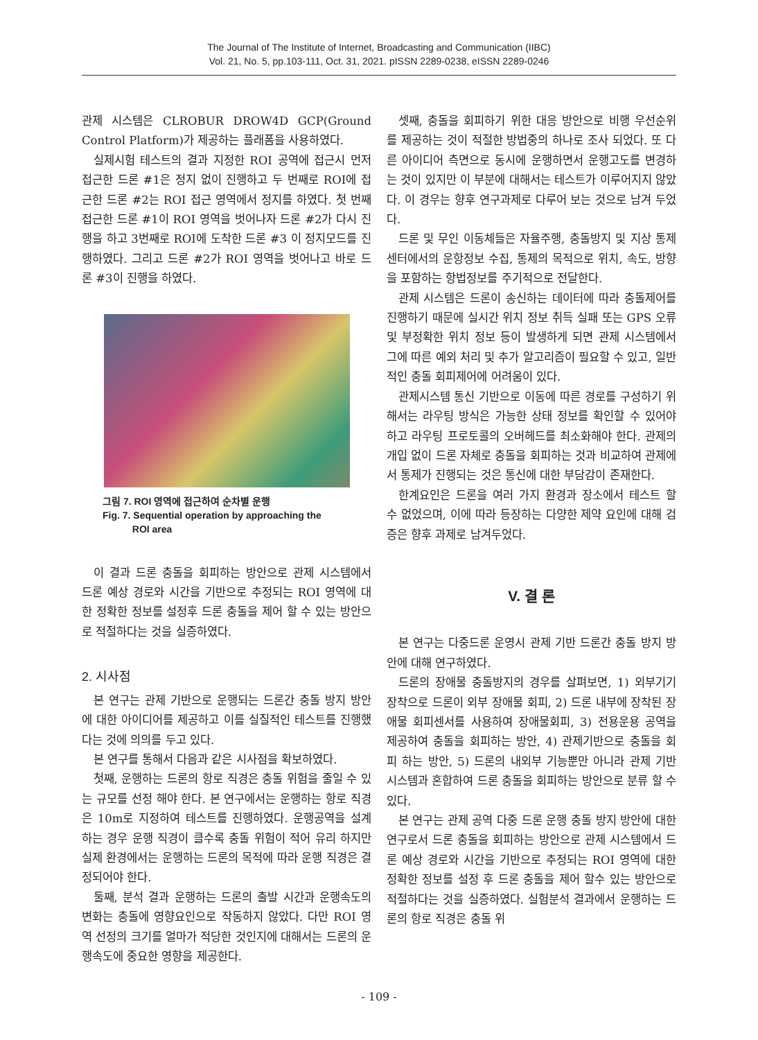The Journal of The Institute of Internet, Broadcasting and Communication (IIBC)
Vol. 21, No. 5, pp.103-111, Oct. 31, 2021. pISSN 2289-0238, eISSN 2289-0246
관제 시스템은 CLROBUR DROW4D GCP(Ground Control Platform)가 제공하는 플래폼을 사용하였다.
실제시험 테스트의 결과 지정한 ROI 공역에 접근시 먼저 접근한 드론 #1은 정지 없이 진행하고 두 번째로 ROI에 접근한 드론 #2는 ROI 접근 영역에서 정지를 하였다. 첫 번째 접근한 드론 #1이 ROI 영역을 벗어나자 드론 #2가 다시 진행을 하고 3번째로 ROI에 도착한 드론 #3 이 정지모드를 진행하였다. 그리고 드론 #2가 ROI 영역을 벗어나고 바로 드론 #3이 진행을 하였다.
그림 7. ROI 영역에 접근하여 순차별 운행
Fig. 7. Sequential operation by approaching the
ROI area
이 결과 드론 충돌을 회피하는 방안으로 관제 시스템에서 드론 예상 경로와 시간을 기반으로 추정되는 ROI 영역에 대한 정확한 정보를 설정후 드론 충돌을 제어 할 수 있는 방안으로 적절하다는 것을 실증하였다.
2. 시사점
본 연구는 관제 기반으로 운행되는 드론간 충돌 방지 방안에 대한 아이디어를 제공하고 이를 실질적인 테스트를 진행했다는 것에 의의를 두고 있다.
본 연구를 통해서 다음과 같은 시사점을 확보하였다.
첫째, 운행하는 드론의 항로 직경은 충돌 위험을 줄일 수 있는 규모를 선정 해야 한다. 본 연구에서는 운행하는 항로 직경은 10m로 지정하여 테스트를 진행하였다. 운행공역을 설계 하는 경우 운행 직경이 클수록 충돌 위험이 적어 유리 하지만 실제 환경에서는 운행하는 드론의 목적에 따라 운행 직경은 결정되어야 한다.
둘째, 분석 결과 운행하는 드론의 출발 시간과 운행속도의 변화는 충돌에 영향요인으로 작동하지 않았다. 다만 ROI 영역 선정의 크기를 얼마가 적당한 것인지에 대해서는 드론의 운행속도에 중요한 영향을 제공한다.
셋째, 충돌을 회피하기 위한 대응 방안으로 비행 우선순위를 제공하는 것이 적절한 방법중의 하나로 조사 되었다. 또 다른 아이디어 측면으로 동시에 운행하면서 운행고도를 변경하는 것이 있지만 이 부분에 대해서는 테스트가 이루어지지 않았다. 이 경우는 향후 연구과제로 다루어 보는 것으로 남겨 두었다.
드론 및 무인 이동체들은 자율주행, 충돌방지 및 지상 통제 센터에서의 운항정보 수집, 통제의 목적으로 위치, 속도, 방향을 포함하는 항법정보를 주기적으로 전달한다.
관제 시스템은 드론이 송신하는 데이터에 따라 충돌제어를 진행하기 때문에 실시간 위치 정보 취득 실패 또는 GPS 오류 및 부정확한 위치 정보 등이 발생하게 되면 관제 시스템에서 그에 따른 예외 처리 및 추가 알고리즘이 필요할 수 있고, 일반적인 충돌 회피제어에 어려움이 있다.
관제시스템 통신 기반으로 이동에 따른 경로를 구성하기 위해서는 라우팅 방식은 가능한 상태 정보를 확인할 수 있어야 하고 라우팅 프로토콜의 오버헤드를 최소화해야 한다. 관제의 개입 없이 드론 자체로 충돌을 회피하는 것과 비교하여 관제에서 통제가 진행되는 것은 통신에 대한 부담감이 존재한다.
한계요인은 드론을 여러 가지 환경과 장소에서 테스트 할 수 없었으며, 이에 따라 등장하는 다양한 제약 요인에 대해 검증은 향후 과제로 남겨두었다.
V. 결 론
본 연구는 다중드론 운영시 관제 기반 드론간 충돌 방지 방안에 대해 연구하였다.
드론의 장애물 충돌방지의 경우를 살펴보면, 1) 외부기기 장착으로 드론이 외부 장애물 회피, 2) 드론 내부에 장착된 장애물 회피센서를 사용하여 장애물회피, 3) 전용운용 공역을 제공하여 충돌을 회피하는 방안, 4) 관제기반으로 충돌을 회피 하는 방안, 5) 드론의 내외부 기능뿐만 아니라 관제 기반 시스템과 혼합하여 드론 충돌을 회피하는 방안으로 분류 할 수 있다.
본 연구는 관제 공역 다중 드론 운행 충돌 방지 방안에 대한 연구로서 드론 충돌을 회피하는 방안으로 관제 시스템에서 드론 예상 경로와 시간을 기반으로 추정되는 ROI 영역에 대한 정확한 정보를 설정 후 드론 충돌을 제어 할수 있는 방안으로 적절하다는 것을 실증하였다. 실험분석 결과에서 운행하는 드론의 항로 직경은 충돌 위
- 109 -